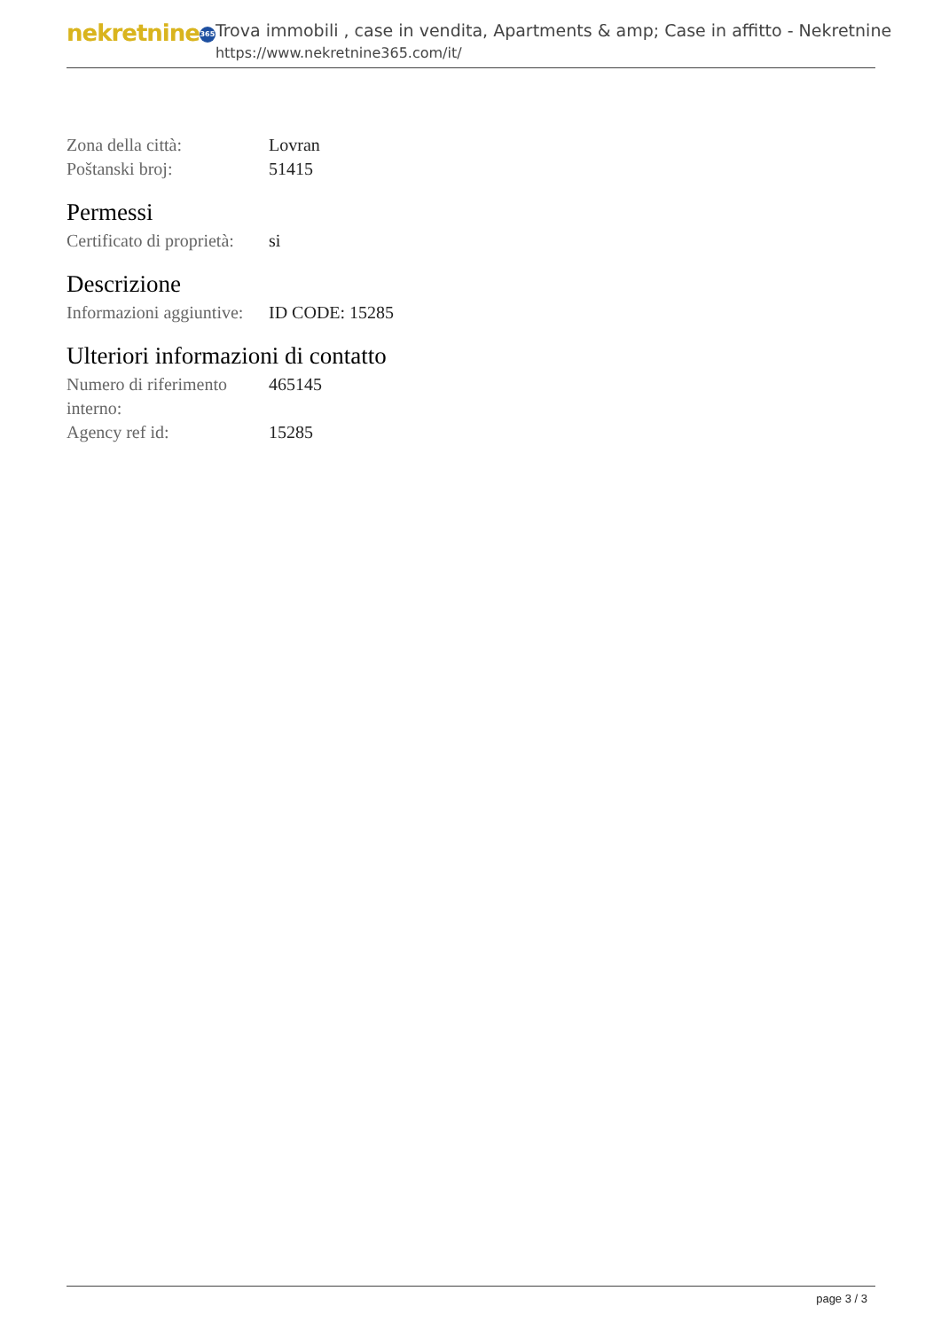nekretnine 365
Trova immobili , case in vendita, Apartments & amp; Case in affitto - Nekretnine
https://www.nekretnine365.com/it/
| Zona della città: | Lovran |
| Poštanski broj: | 51415 |
Permessi
| Certificato di proprietà: | si |
Descrizione
| Informazioni aggiuntive: | ID CODE: 15285 |
Ulteriori informazioni di contatto
| Numero di riferimento interno: | 465145 |
| Agency ref id: | 15285 |
page 3 / 3